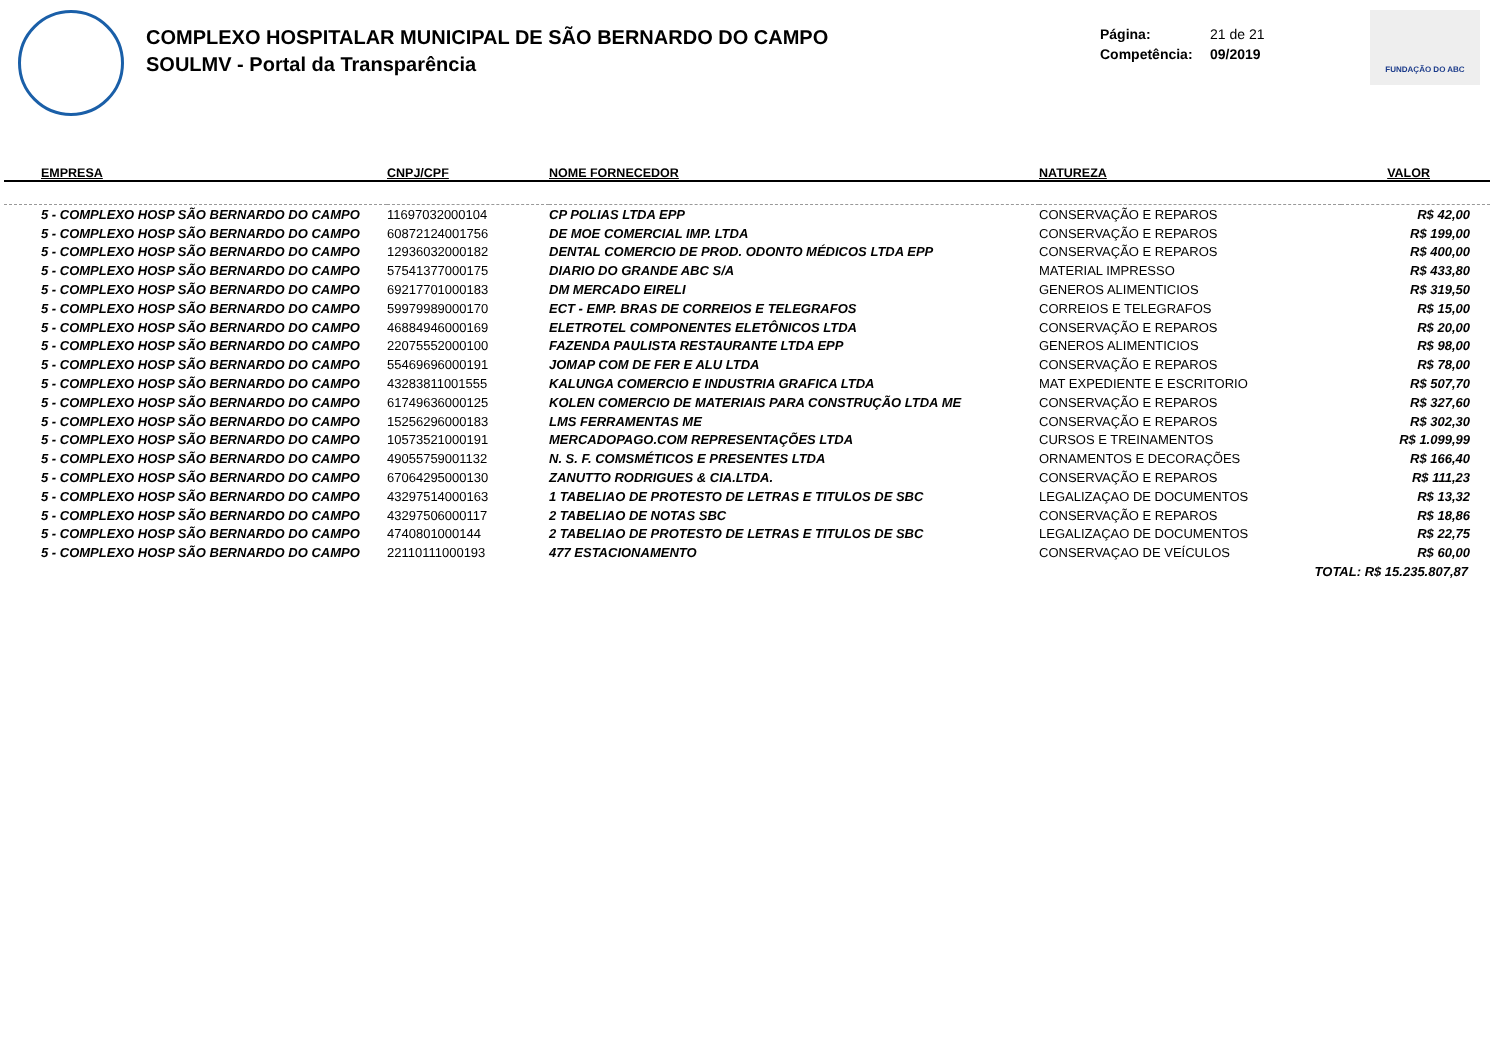COMPLEXO HOSPITALAR MUNICIPAL DE SÃO BERNARDO DO CAMPO
SOULMV - Portal da Transparência
Página: 21 de 21
Competência: 09/2019
FUNDAÇÃO DO ABC
| EMPRESA | CNPJ/CPF | NOME FORNECEDOR | NATUREZA | VALOR |
| --- | --- | --- | --- | --- |
| 5 - COMPLEXO HOSP SÃO BERNARDO DO CAMPO | 11697032000104 | CP POLIAS LTDA EPP | CONSERVAÇÃO E REPAROS | R$ 42,00 |
| 5 - COMPLEXO HOSP SÃO BERNARDO DO CAMPO | 60872124001756 | DE MOE COMERCIAL IMP. LTDA | CONSERVAÇÃO E REPAROS | R$ 199,00 |
| 5 - COMPLEXO HOSP SÃO BERNARDO DO CAMPO | 12936032000182 | DENTAL COMERCIO DE PROD. ODONTO MÉDICOS LTDA EPP | CONSERVAÇÃO E REPAROS | R$ 400,00 |
| 5 - COMPLEXO HOSP SÃO BERNARDO DO CAMPO | 57541377000175 | DIARIO DO GRANDE ABC S/A | MATERIAL IMPRESSO | R$ 433,80 |
| 5 - COMPLEXO HOSP SÃO BERNARDO DO CAMPO | 69217701000183 | DM MERCADO EIRELI | GENEROS ALIMENTICIOS | R$ 319,50 |
| 5 - COMPLEXO HOSP SÃO BERNARDO DO CAMPO | 59979989000170 | ECT - EMP. BRAS DE CORREIOS E TELEGRAFOS | CORREIOS E TELEGRAFOS | R$ 15,00 |
| 5 - COMPLEXO HOSP SÃO BERNARDO DO CAMPO | 46884946000169 | ELETROTEL COMPONENTES ELETÔNICOS LTDA | CONSERVAÇÃO E REPAROS | R$ 20,00 |
| 5 - COMPLEXO HOSP SÃO BERNARDO DO CAMPO | 22075552000100 | FAZENDA PAULISTA RESTAURANTE LTDA EPP | GENEROS ALIMENTICIOS | R$ 98,00 |
| 5 - COMPLEXO HOSP SÃO BERNARDO DO CAMPO | 55469696000191 | JOMAP COM DE FER E ALU LTDA | CONSERVAÇÃO E REPAROS | R$ 78,00 |
| 5 - COMPLEXO HOSP SÃO BERNARDO DO CAMPO | 43283811001555 | KALUNGA COMERCIO E INDUSTRIA GRAFICA LTDA | MAT EXPEDIENTE E ESCRITORIO | R$ 507,70 |
| 5 - COMPLEXO HOSP SÃO BERNARDO DO CAMPO | 61749636000125 | KOLEN COMERCIO DE MATERIAIS PARA CONSTRUÇÃO LTDA ME | CONSERVAÇÃO E REPAROS | R$ 327,60 |
| 5 - COMPLEXO HOSP SÃO BERNARDO DO CAMPO | 15256296000183 | LMS FERRAMENTAS ME | CONSERVAÇÃO E REPAROS | R$ 302,30 |
| 5 - COMPLEXO HOSP SÃO BERNARDO DO CAMPO | 10573521000191 | MERCADOPAGO.COM REPRESENTAÇÕES LTDA | CURSOS E TREINAMENTOS | R$ 1.099,99 |
| 5 - COMPLEXO HOSP SÃO BERNARDO DO CAMPO | 49055759001132 | N. S. F. COMSMÉTICOS E PRESENTES LTDA | ORNAMENTOS E DECORAÇÕES | R$ 166,40 |
| 5 - COMPLEXO HOSP SÃO BERNARDO DO CAMPO | 67064295000130 | ZANUTTO RODRIGUES & CIA.LTDA. | CONSERVAÇÃO E REPAROS | R$ 111,23 |
| 5 - COMPLEXO HOSP SÃO BERNARDO DO CAMPO | 43297514000163 | 1 TABELIAO DE PROTESTO DE LETRAS E TITULOS DE SBC | LEGALIZAÇAO DE DOCUMENTOS | R$ 13,32 |
| 5 - COMPLEXO HOSP SÃO BERNARDO DO CAMPO | 43297506000117 | 2 TABELIAO DE NOTAS SBC | CONSERVAÇÃO E REPAROS | R$ 18,86 |
| 5 - COMPLEXO HOSP SÃO BERNARDO DO CAMPO | 4740801000144 | 2 TABELIAO DE PROTESTO DE LETRAS E TITULOS DE SBC | LEGALIZAÇAO DE DOCUMENTOS | R$ 22,75 |
| 5 - COMPLEXO HOSP SÃO BERNARDO DO CAMPO | 22110111000193 | 477 ESTACIONAMENTO | CONSERVAÇAO DE VEÍCULOS | R$ 60,00 |
| TOTAL: R$ 15.235.807,87 | | | | |